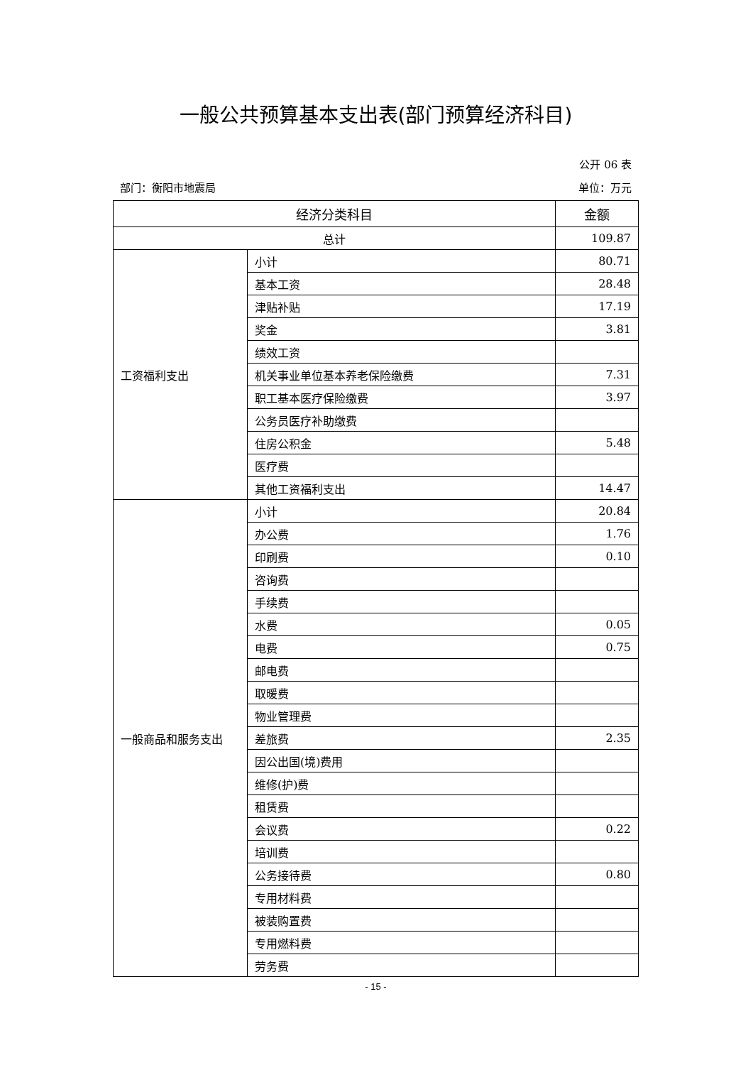一般公共预算基本支出表(部门预算经济科目)
公开 06 表
部门：衡阳市地震局 单位：万元
| 经济分类科目 | | 金额 |
| --- | --- | --- |
| 总计 | | 109.87 |
| 工资福利支出 | 小计 | 80.71 |
| | 基本工资 | 28.48 |
| | 津贴补贴 | 17.19 |
| | 奖金 | 3.81 |
| | 绩效工资 | |
| | 机关事业单位基本养老保险缴费 | 7.31 |
| | 职工基本医疗保险缴费 | 3.97 |
| | 公务员医疗补助缴费 | |
| | 住房公积金 | 5.48 |
| | 医疗费 | |
| | 其他工资福利支出 | 14.47 |
| 一般商品和服务支出 | 小计 | 20.84 |
| | 办公费 | 1.76 |
| | 印刷费 | 0.10 |
| | 咨询费 | |
| | 手续费 | |
| | 水费 | 0.05 |
| | 电费 | 0.75 |
| | 邮电费 | |
| | 取暖费 | |
| | 物业管理费 | |
| | 差旅费 | 2.35 |
| | 因公出国(境)费用 | |
| | 维修(护)费 | |
| | 租赁费 | |
| | 会议费 | 0.22 |
| | 培训费 | |
| | 公务接待费 | 0.80 |
| | 专用材料费 | |
| | 被装购置费 | |
| | 专用燃料费 | |
| | 劳务费 | |
- 15 -